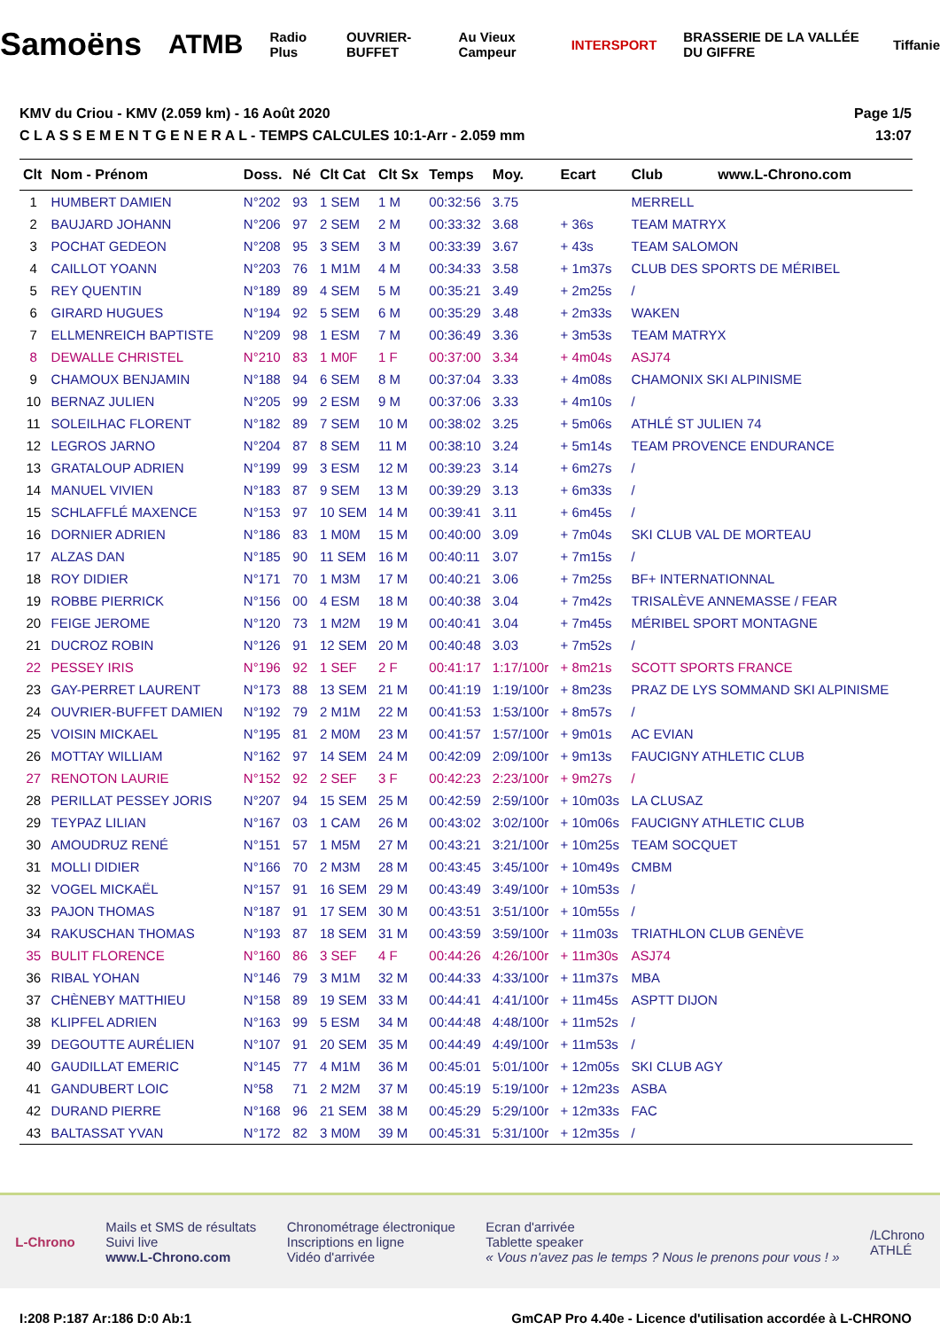Samoëns ATMB Radio Plus OUVRIER-BUFFET Au Vieux Campeur INTERSPORT BRASSERIE DE LA VALLÉE DU GIFFRE Tiffanie
KMV du Criou - KMV (2.059 km) - 16 Août 2020
C L A S S E M E N T G E N E R A L - TEMPS CALCULES 10:1-Arr - 2.059 mm
Page 1/5
13:07
| Clt | Nom - Prénom | Doss. | Né | Clt Cat | Clt Sx | Temps | Moy. | Ecart | Club www.L-Chrono.com |
| --- | --- | --- | --- | --- | --- | --- | --- | --- | --- |
| 1 | HUMBERT DAMIEN | N°202 | 93 | 1 SEM | 1 M | 00:32:56 | 3.75 | | MERRELL |
| 2 | BAUJARD JOHANN | N°206 | 97 | 2 SEM | 2 M | 00:33:32 | 3.68 | + 36s | TEAM MATRYX |
| 3 | POCHAT GEDEON | N°208 | 95 | 3 SEM | 3 M | 00:33:39 | 3.67 | + 43s | TEAM SALOMON |
| 4 | CAILLOT YOANN | N°203 | 76 | 1 M1M | 4 M | 00:34:33 | 3.58 | + 1m37s | CLUB DES SPORTS DE MÉRIBEL |
| 5 | REY QUENTIN | N°189 | 89 | 4 SEM | 5 M | 00:35:21 | 3.49 | + 2m25s | / |
| 6 | GIRARD HUGUES | N°194 | 92 | 5 SEM | 6 M | 00:35:29 | 3.48 | + 2m33s | WAKEN |
| 7 | ELLMENREICH BAPTISTE | N°209 | 98 | 1 ESM | 7 M | 00:36:49 | 3.36 | + 3m53s | TEAM MATRYX |
| 8 | DEWALLE CHRISTEL | N°210 | 83 | 1 M0F | 1 F | 00:37:00 | 3.34 | + 4m04s | ASJ74 |
| 9 | CHAMOUX BENJAMIN | N°188 | 94 | 6 SEM | 8 M | 00:37:04 | 3.33 | + 4m08s | CHAMONIX SKI ALPINISME |
| 10 | BERNAZ JULIEN | N°205 | 99 | 2 ESM | 9 M | 00:37:06 | 3.33 | + 4m10s | / |
| 11 | SOLEILHAC FLORENT | N°182 | 89 | 7 SEM | 10 M | 00:38:02 | 3.25 | + 5m06s | ATHLÉ ST JULIEN 74 |
| 12 | LEGROS JARNO | N°204 | 87 | 8 SEM | 11 M | 00:38:10 | 3.24 | + 5m14s | TEAM PROVENCE ENDURANCE |
| 13 | GRATALOUP ADRIEN | N°199 | 99 | 3 ESM | 12 M | 00:39:23 | 3.14 | + 6m27s | / |
| 14 | MANUEL VIVIEN | N°183 | 87 | 9 SEM | 13 M | 00:39:29 | 3.13 | + 6m33s | / |
| 15 | SCHLAFFLÉ MAXENCE | N°153 | 97 | 10 SEM | 14 M | 00:39:41 | 3.11 | + 6m45s | / |
| 16 | DORNIER ADRIEN | N°186 | 83 | 1 M0M | 15 M | 00:40:00 | 3.09 | + 7m04s | SKI CLUB VAL DE MORTEAU |
| 17 | ALZAS DAN | N°185 | 90 | 11 SEM | 16 M | 00:40:11 | 3.07 | + 7m15s | / |
| 18 | ROY DIDIER | N°171 | 70 | 1 M3M | 17 M | 00:40:21 | 3.06 | + 7m25s | BF+ INTERNATIONNAL |
| 19 | ROBBE PIERRICK | N°156 | 00 | 4 ESM | 18 M | 00:40:38 | 3.04 | + 7m42s | TRISALÈVE ANNEMASSE / FEAR |
| 20 | FEIGE JEROME | N°120 | 73 | 1 M2M | 19 M | 00:40:41 | 3.04 | + 7m45s | MÉRIBEL SPORT MONTAGNE |
| 21 | DUCROZ ROBIN | N°126 | 91 | 12 SEM | 20 M | 00:40:48 | 3.03 | + 7m52s | / |
| 22 | PESSEY IRIS | N°196 | 92 | 1 SEF | 2 F | 00:41:17 | 1:17/100r | + 8m21s | SCOTT SPORTS FRANCE |
| 23 | GAY-PERRET LAURENT | N°173 | 88 | 13 SEM | 21 M | 00:41:19 | 1:19/100r | + 8m23s | PRAZ DE LYS SOMMAND SKI ALPINISME |
| 24 | OUVRIER-BUFFET DAMIEN | N°192 | 79 | 2 M1M | 22 M | 00:41:53 | 1:53/100r | + 8m57s | / |
| 25 | VOISIN MICKAEL | N°195 | 81 | 2 M0M | 23 M | 00:41:57 | 1:57/100r | + 9m01s | AC EVIAN |
| 26 | MOTTAY WILLIAM | N°162 | 97 | 14 SEM | 24 M | 00:42:09 | 2:09/100r | + 9m13s | FAUCIGNY ATHLETIC CLUB |
| 27 | RENOTON LAURIE | N°152 | 92 | 2 SEF | 3 F | 00:42:23 | 2:23/100r | + 9m27s | / |
| 28 | PERILLAT PESSEY JORIS | N°207 | 94 | 15 SEM | 25 M | 00:42:59 | 2:59/100r | + 10m03s | LA CLUSAZ |
| 29 | TEYPAZ LILIAN | N°167 | 03 | 1 CAM | 26 M | 00:43:02 | 3:02/100r | + 10m06s | FAUCIGNY ATHLETIC CLUB |
| 30 | AMOUDRUZ RENÉ | N°151 | 57 | 1 M5M | 27 M | 00:43:21 | 3:21/100r | + 10m25s | TEAM SOCQUET |
| 31 | MOLLI DIDIER | N°166 | 70 | 2 M3M | 28 M | 00:43:45 | 3:45/100r | + 10m49s | CMBM |
| 32 | VOGEL MICKAËL | N°157 | 91 | 16 SEM | 29 M | 00:43:49 | 3:49/100r | + 10m53s | / |
| 33 | PAJON THOMAS | N°187 | 91 | 17 SEM | 30 M | 00:43:51 | 3:51/100r | + 10m55s | / |
| 34 | RAKUSCHAN THOMAS | N°193 | 87 | 18 SEM | 31 M | 00:43:59 | 3:59/100r | + 11m03s | TRIATHLON CLUB GENÈVE |
| 35 | BULIT FLORENCE | N°160 | 86 | 3 SEF | 4 F | 00:44:26 | 4:26/100r | + 11m30s | ASJ74 |
| 36 | RIBAL YOHAN | N°146 | 79 | 3 M1M | 32 M | 00:44:33 | 4:33/100r | + 11m37s | MBA |
| 37 | CHÈNEBY MATTHIEU | N°158 | 89 | 19 SEM | 33 M | 00:44:41 | 4:41/100r | + 11m45s | ASPTT DIJON |
| 38 | KLIPFEL ADRIEN | N°163 | 99 | 5 ESM | 34 M | 00:44:48 | 4:48/100r | + 11m52s | / |
| 39 | DEGOUTTE AURÉLIEN | N°107 | 91 | 20 SEM | 35 M | 00:44:49 | 4:49/100r | + 11m53s | / |
| 40 | GAUDILLAT EMERIC | N°145 | 77 | 4 M1M | 36 M | 00:45:01 | 5:01/100r | + 12m05s | SKI CLUB AGY |
| 41 | GANDUBERT LOIC | N°58 | 71 | 2 M2M | 37 M | 00:45:19 | 5:19/100r | + 12m23s | ASBA |
| 42 | DURAND PIERRE | N°168 | 96 | 21 SEM | 38 M | 00:45:29 | 5:29/100r | + 12m33s | FAC |
| 43 | BALTASSAT YVAN | N°172 | 82 | 3 M0M | 39 M | 00:45:31 | 5:31/100r | + 12m35s | / |
L-Chrono Mails et SMS de résultats
Suivi live
www.L-Chrono.com Chronométrage électronique
Inscriptions en ligne
Vidéo d'arrivée Ecran d'arrivée
Tablette speaker
« Vous n'avez pas le temps ? Nous le prenons pour vous ! » /LChrono
ATHLÉ
I:208 P:187 Ar:186 D:0 Ab:1 GmCAP Pro 4.40e - Licence d'utilisation accordée à L-CHRONO